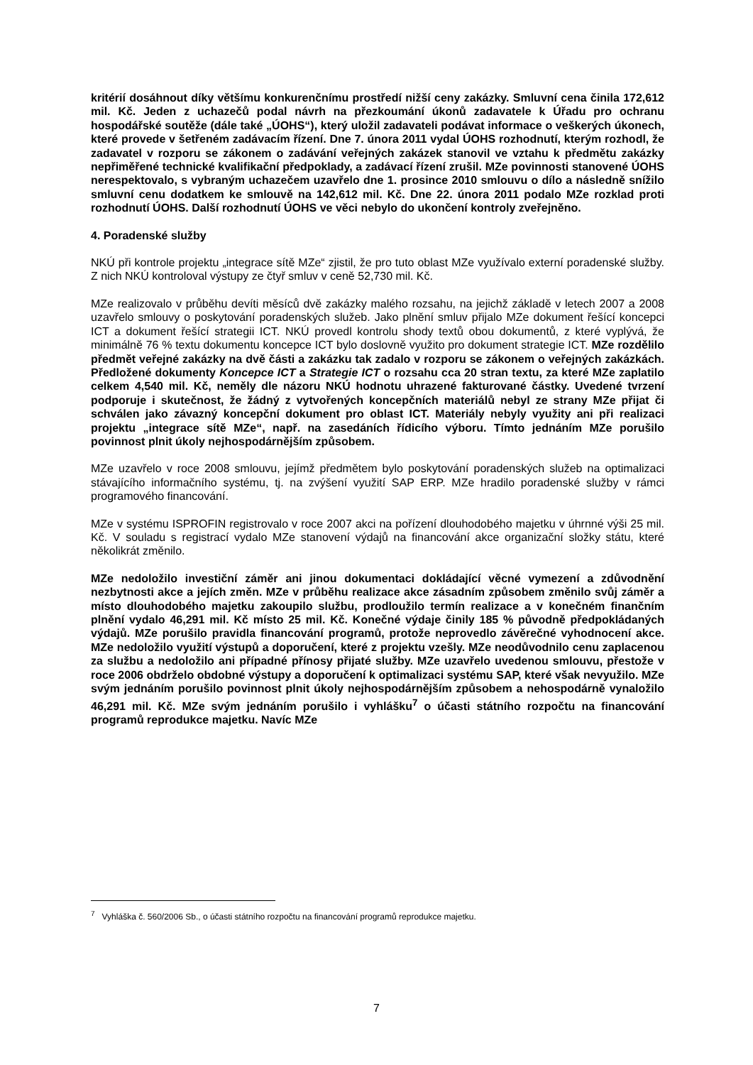kritérií dosáhnout díky většímu konkurenčnímu prostředí nižší ceny zakázky. Smluvní cena činila 172,612 mil. Kč. Jeden z uchazečů podal návrh na přezkoumání úkonů zadavatele k Úřadu pro ochranu hospodářské soutěže (dále také „ÚOHS“), který uložil zadavateli podávat informace o veškerých úkonech, které provede v šetřeném zadávacím řízení. Dne 7. února 2011 vydal ÚOHS rozhodnutí, kterým rozhodl, že zadavatel v rozporu se zákonem o zadávání veřejných zakázek stanovil ve vztahu k předmětu zakázky nepřiměřené technické kvalifikační předpoklady, a zadávací řízení zrušil. MZe povinnosti stanovené ÚOHS nerespektovalo, s vybraným uchazečem uzavřelo dne 1. prosince 2010 smlouvu o dílo a následně snížilo smluvní cenu dodatkem ke smlouvě na 142,612 mil. Kč. Dne 22. února 2011 podalo MZe rozklad proti rozhodnutí ÚOHS. Další rozhodnutí ÚOHS ve věci nebylo do ukončení kontroly zveřejněno.
4. Poradenské služby
NKÚ při kontrole projektu „integrace sítě MZe“ zjistil, že pro tuto oblast MZe využívalo externí poradenské služby. Z nich NKÚ kontroloval výstupy ze čtyř smluv v ceně 52,730 mil. Kč.
MZe realizovalo v průběhu devíti měsíců dvě zakázky malého rozsahu, na jejichž základě v letech 2007 a 2008 uzavřelo smlouvy o poskytování poradenských služeb. Jako plnění smluv přijalo MZe dokument řešící koncepci ICT a dokument řešící strategii ICT. NKÚ provedl kontrolu shody textů obou dokumentů, z které vyplývá, že minimálně 76 % textu dokumentu koncepce ICT bylo doslovně využito pro dokument strategie ICT. MZe rozdělilo předmět veřejné zakázky na dvě části a zakázku tak zadalo v rozporu se zákonem o veřejných zakázkách. Předložené dokumenty Koncepce ICT a Strategie ICT o rozsahu cca 20 stran textu, za které MZe zaplatilo celkem 4,540 mil. Kč, neměly dle názoru NKÚ hodnotu uhrazené fakturované částky. Uvedené tvrzení podporuje i skutečnost, že žádný z vytvořených koncepčních materiálů nebyl ze strany MZe přijat či schválen jako závazný koncepční dokument pro oblast ICT. Materiály nebyly využity ani při realizaci projektu „integrace sítě MZe“, např. na zasedáních řídicího výboru. Tímto jednáním MZe porušilo povinnost plnit úkoly nejhospodárnějším způsobem.
MZe uzavřelo v roce 2008 smlouvu, jejímž předmětem bylo poskytování poradenských služeb na optimalizaci stávajícího informačního systému, tj. na zvýšení využití SAP ERP. MZe hradilo poradenské služby v rámci programového financování.
MZe v systému ISPROFIN registrovalo v roce 2007 akci na pořízení dlouhodobého majetku v úhrnné výši 25 mil. Kč. V souladu s registrací vydalo MZe stanovení výdajů na financování akce organizační složky státu, které několikrát změnilo.
MZe nedoložilo investiční záměr ani jinou dokumentaci dokládající věcné vymezení a zdůvodnění nezbytnosti akce a jejích změn. MZe v průběhu realizace akce zásadním způsobem změnilo svůj záměr a místo dlouhodobého majetku zakoupilo službu, prodloužilo termín realizace a v konečném finančním plnění vydalo 46,291 mil. Kč místo 25 mil. Kč. Konečné výdaje činily 185 % původně předpokládaných výdajů. MZe porušilo pravidla financování programů, protože neprovedlo závěrečné vyhodnocení akce. MZe nedoložilo využití výstupů a doporučení, které z projektu vzešly. MZe neodůvodnilo cenu zaplacenou za službu a nedoložilo ani případné přínosy přijaté služby. MZe uzavřelo uvedenou smlouvu, přestože v roce 2006 obdrželo obdobné výstupy a doporučení k optimalizaci systému SAP, které však nevyužilo. MZe svým jednáním porušilo povinnost plnit úkoly nejhospodárnějším způsobem a nehospodárně vynaložilo 46,291 mil. Kč. MZe svým jednáním porušilo i vyhlášku<sup>7</sup> o účasti státního rozpočtu na financování programů reprodukce majetku. Navíc MZe
<sup>7</sup> Vyhláška č. 560/2006 Sb., o účasti státního rozpočtu na financování programů reprodukce majetku.
7